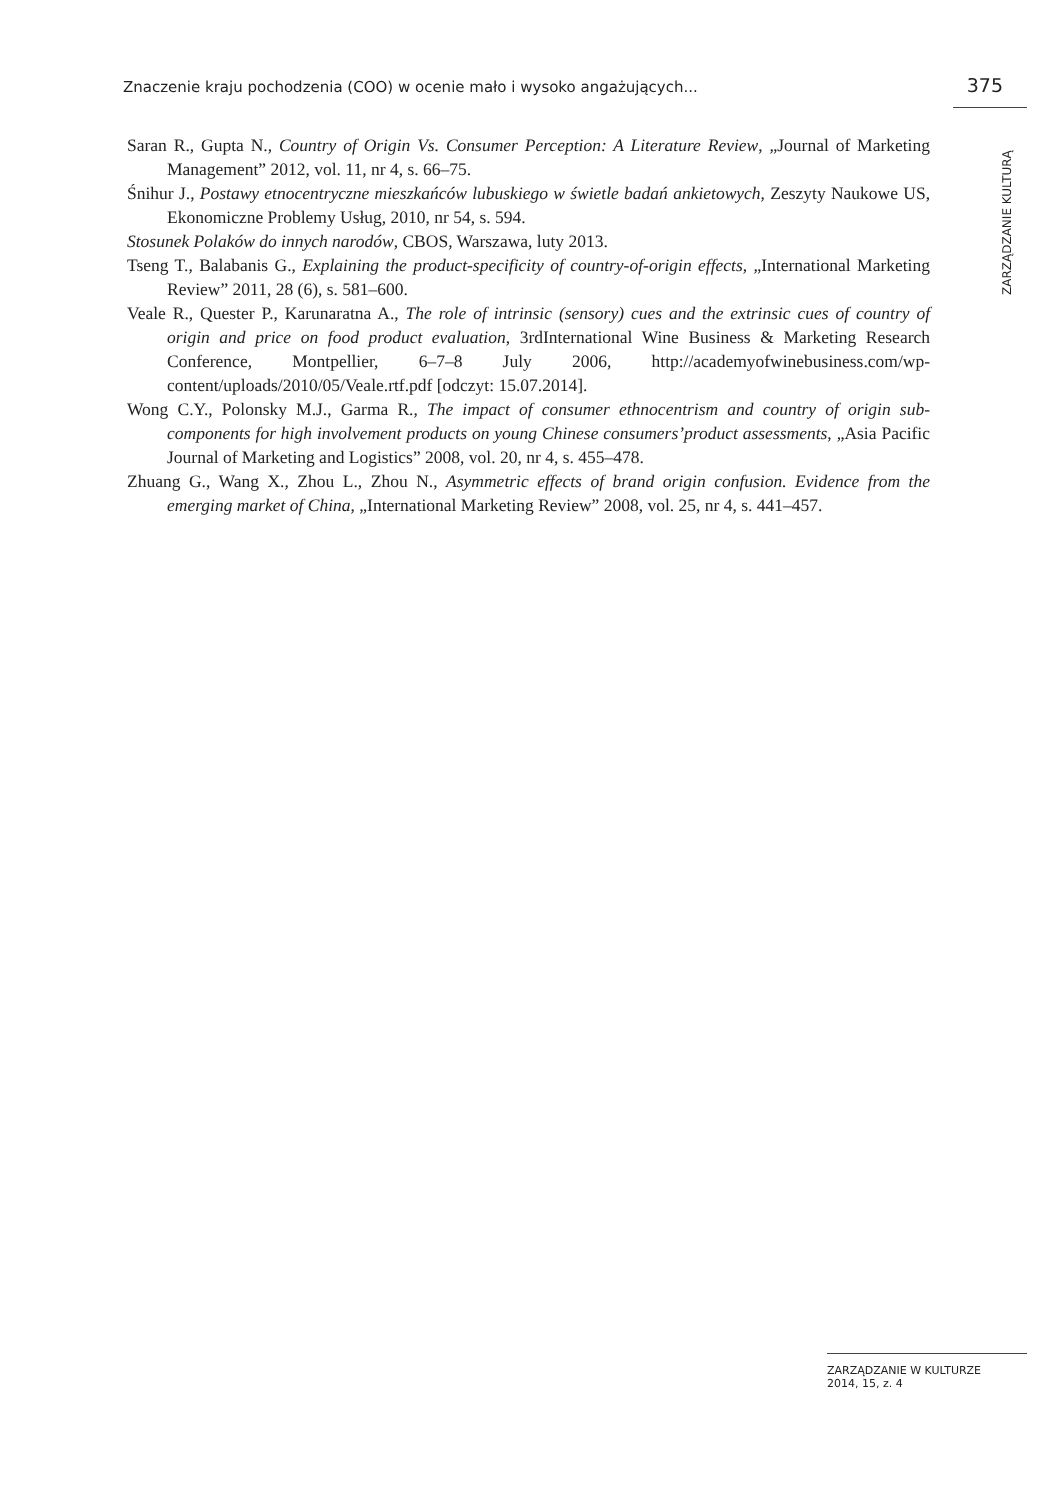Znaczenie kraju pochodzenia (COO) w ocenie mało i wysoko angażujących... 375
Saran R., Gupta N., Country of Origin Vs. Consumer Perception: A Literature Review, „Journal of Marketing Management” 2012, vol. 11, nr 4, s. 66–75.
Śnihur J., Postawy etnocentryczne mieszkańców lubuskiego w świetle badań ankietowych, Zeszyty Naukowe US, Ekonomiczne Problemy Usług, 2010, nr 54, s. 594.
Stosunek Polaków do innych narodów, CBOS, Warszawa, luty 2013.
Tseng T., Balabanis G., Explaining the product-specificity of country-of-origin effects, „International Marketing Review” 2011, 28 (6), s. 581–600.
Veale R., Quester P., Karunaratna A., The role of intrinsic (sensory) cues and the extrinsic cues of country of origin and price on food product evaluation, 3rdInternational Wine Business & Marketing Research Conference, Montpellier, 6–7–8 July 2006, http://academyofwinebusiness.com/wp-content/uploads/2010/05/Veale.rtf.pdf [odczyt: 15.07.2014].
Wong C.Y., Polonsky M.J., Garma R., The impact of consumer ethnocentrism and country of origin sub-components for high involvement products on young Chinese consumers’product assessments, „Asia Pacific Journal of Marketing and Logistics” 2008, vol. 20, nr 4, s. 455–478.
Zhuang G., Wang X., Zhou L., Zhou N., Asymmetric effects of brand origin confusion. Evidence from the emerging market of China, „International Marketing Review” 2008, vol. 25, nr 4, s. 441–457.
ZARZĄDZANIE KULTURĄ
ZARZĄDZANIE W KULTURZE
2014, 15, z. 4